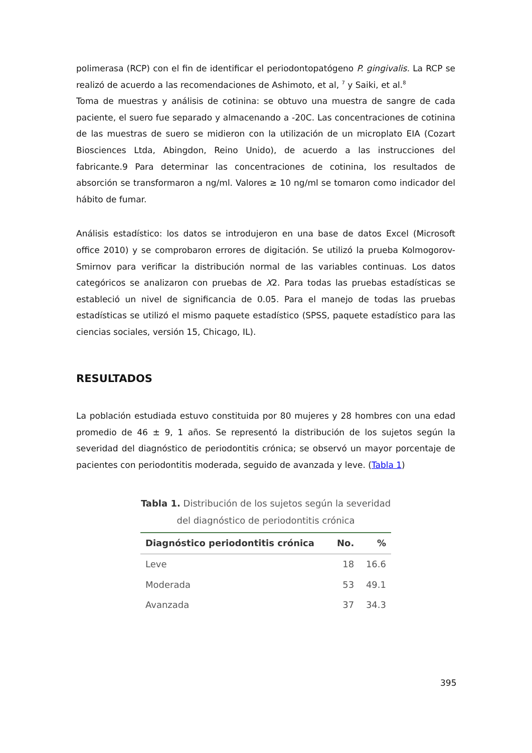polimerasa (RCP) con el fin de identificar el periodontopatógeno P. gingivalis. La RCP se realizó de acuerdo a las recomendaciones de Ashimoto, et al, <sup>7</sup> y Saiki, et al.<sup>8</sup>
Toma de muestras y análisis de cotinina: se obtuvo una muestra de sangre de cada paciente, el suero fue separado y almacenando a -20C. Las concentraciones de cotinina de las muestras de suero se midieron con la utilización de un microplato EIA (Cozart Biosciences Ltda, Abingdon, Reino Unido), de acuerdo a las instrucciones del fabricante.9 Para determinar las concentraciones de cotinina, los resultados de absorción se transformaron a ng/ml. Valores ≥ 10 ng/ml se tomaron como indicador del hábito de fumar.
Análisis estadístico: los datos se introdujeron en una base de datos Excel (Microsoft office 2010) y se comprobaron errores de digitación. Se utilizó la prueba Kolmogorov-Smirnov para verificar la distribución normal de las variables continuas. Los datos categóricos se analizaron con pruebas de X2. Para todas las pruebas estadísticas se estableció un nivel de significancia de 0.05. Para el manejo de todas las pruebas estadísticas se utilizó el mismo paquete estadístico (SPSS, paquete estadístico para las ciencias sociales, versión 15, Chicago, IL).
RESULTADOS
La población estudiada estuvo constituida por 80 mujeres y 28 hombres con una edad promedio de 46 ± 9, 1 años. Se representó la distribución de los sujetos según la severidad del diagnóstico de periodontitis crónica; se observó un mayor porcentaje de pacientes con periodontitis moderada, seguido de avanzada y leve. (Tabla 1)
Tabla 1. Distribución de los sujetos según la severidad
del diagnóstico de periodontitis crónica
| Diagnóstico periodontitis crónica | No. | % |
| --- | --- | --- |
| Leve | 18 | 16.6 |
| Moderada | 53 | 49.1 |
| Avanzada | 37 | 34.3 |
395